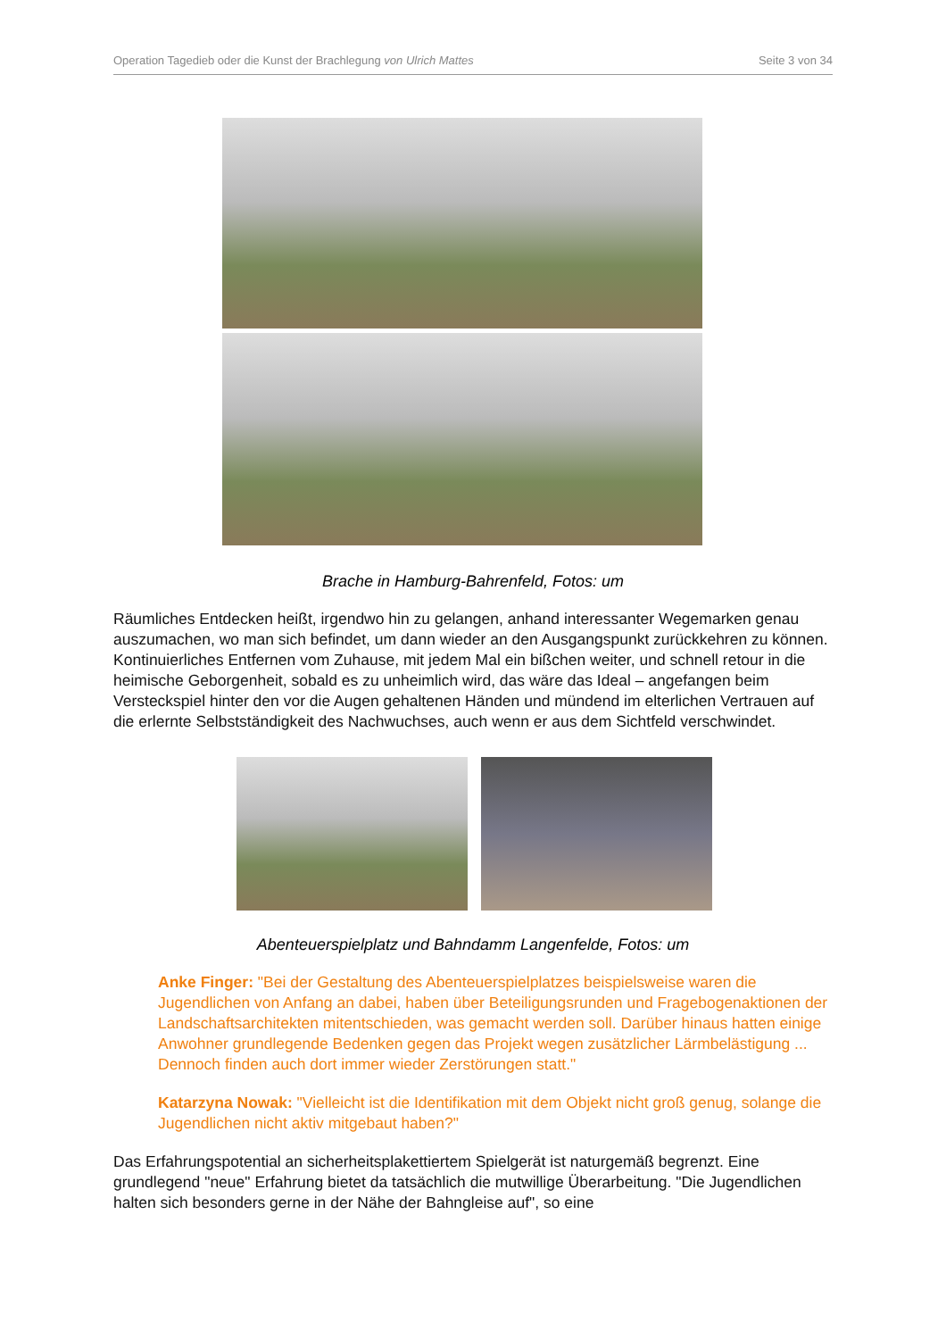Operation Tagedieb oder die Kunst der Brachlegung von Ulrich Mattes Seite 3 von 34
Brache in Hamburg-Bahrenfeld, Fotos: um
Räumliches Entdecken heißt, irgendwo hin zu gelangen, anhand interessanter Wegemarken genau auszumachen, wo man sich befindet, um dann wieder an den Ausgangspunkt zurückkehren zu können. Kontinuierliches Entfernen vom Zuhause, mit jedem Mal ein bißchen weiter, und schnell retour in die heimische Geborgenheit, sobald es zu unheimlich wird, das wäre das Ideal – angefangen beim Versteckspiel hinter den vor die Augen gehaltenen Händen und mündend im elterlichen Vertrauen auf die erlernte Selbstständigkeit des Nachwuchses, auch wenn er aus dem Sichtfeld verschwindet.
Abenteuerspielplatz und Bahndamm Langenfelde, Fotos: um
Anke Finger: "Bei der Gestaltung des Abenteuerspielplatzes beispielsweise waren die Jugendlichen von Anfang an dabei, haben über Beteiligungsrunden und Fragebogenaktionen der Landschaftsarchitekten mitentschieden, was gemacht werden soll. Darüber hinaus hatten einige Anwohner grundlegende Bedenken gegen das Projekt wegen zusätzlicher Lärmbelästigung ... Dennoch finden auch dort immer wieder Zerstörungen statt."
Katarzyna Nowak: "Vielleicht ist die Identifikation mit dem Objekt nicht groß genug, solange die Jugendlichen nicht aktiv mitgebaut haben?"
Das Erfahrungspotential an sicherheitsplakettiertem Spielgerät ist naturgemäß begrenzt. Eine grundlegend "neue" Erfahrung bietet da tatsächlich die mutwillige Überarbeitung. "Die Jugendlichen halten sich besonders gerne in der Nähe der Bahngleise auf", so eine